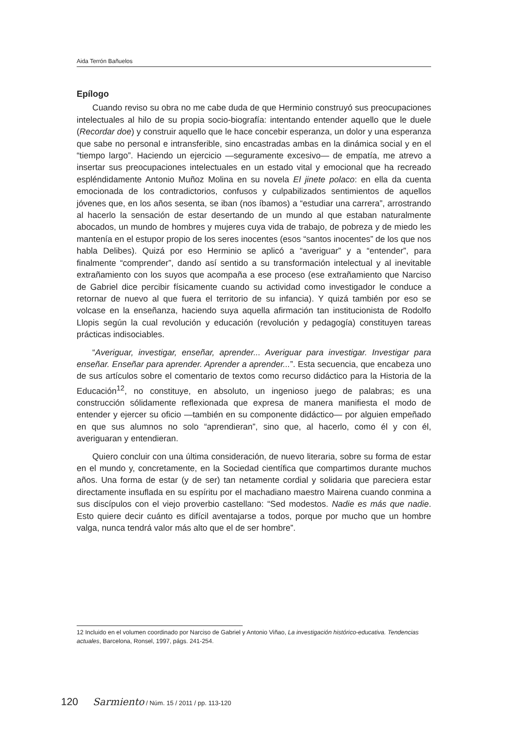Aida Terrón Bañuelos
Epílogo
Cuando reviso su obra no me cabe duda de que Herminio construyó sus preocupaciones intelectuales al hilo de su propia socio-biografía: intentando entender aquello que le duele (Recordar doe) y construir aquello que le hace concebir esperanza, un dolor y una esperanza que sabe no personal e intransferible, sino encastradas ambas en la dinámica social y en el “tiempo largo”. Haciendo un ejercicio —seguramente excesivo— de empatía, me atrevo a insertar sus preocupaciones intelectuales en un estado vital y emocional que ha recreado espléndidamente Antonio Muñoz Molina en su novela El jinete polaco: en ella da cuenta emocionada de los contradictorios, confusos y culpabilizados sentimientos de aquellos jóvenes que, en los años sesenta, se iban (nos íbamos) a “estudiar una carrera”, arrostrando al hacerlo la sensación de estar desertando de un mundo al que estaban naturalmente abocados, un mundo de hombres y mujeres cuya vida de trabajo, de pobreza y de miedo les mantenía en el estupor propio de los seres inocentes (esos “santos inocentes” de los que nos habla Delibes). Quizá por eso Herminio se aplicó a “averiguar” y a “entender”, para finalmente “comprender”, dando así sentido a su transformación intelectual y al inevitable extrañamiento con los suyos que acompaña a ese proceso (ese extrañamiento que Narciso de Gabriel dice percibir físicamente cuando su actividad como investigador le conduce a retornar de nuevo al que fuera el territorio de su infancia). Y quizá también por eso se volcase en la enseñanza, haciendo suya aquella afirmación tan institucionista de Rodolfo Llopis según la cual revolución y educación (revolución y pedagogía) constituyen tareas prácticas indisociables.
“Averiguar, investigar, enseñar, aprender... Averiguar para investigar. Investigar para enseñar. Enseñar para aprender. Aprender a aprender...”. Esta secuencia, que encabeza uno de sus artículos sobre el comentario de textos como recurso didáctico para la Historia de la Educación<sup>12</sup>, no constituye, en absoluto, un ingenioso juego de palabras; es una construcción sólidamente reflexionada que expresa de manera manifiesta el modo de entender y ejercer su oficio —también en su componente didáctico— por alguien empeñado en que sus alumnos no solo “aprendieran”, sino que, al hacerlo, como él y con él, averiguaran y entendieran.
Quiero concluir con una última consideración, de nuevo literaria, sobre su forma de estar en el mundo y, concretamente, en la Sociedad científica que compartimos durante muchos años. Una forma de estar (y de ser) tan netamente cordial y solidaria que pareciera estar directamente insuflada en su espíritu por el machadiano maestro Mairena cuando conmina a sus discípulos con el viejo proverbio castellano: “Sed modestos. Nadie es más que nadie. Esto quiere decir cuánto es difícil aventajarse a todos, porque por mucho que un hombre valga, nunca tendrá valor más alto que el de ser hombre”.
12 Incluido en el volumen coordinado por Narciso de Gabriel y Antonio Viñao, La investigación histórico-educativa. Tendencias actuales, Barcelona, Ronsel, 1997, págs. 241-254.
120 Sarmiento / Núm. 15 / 2011 / pp. 113-120